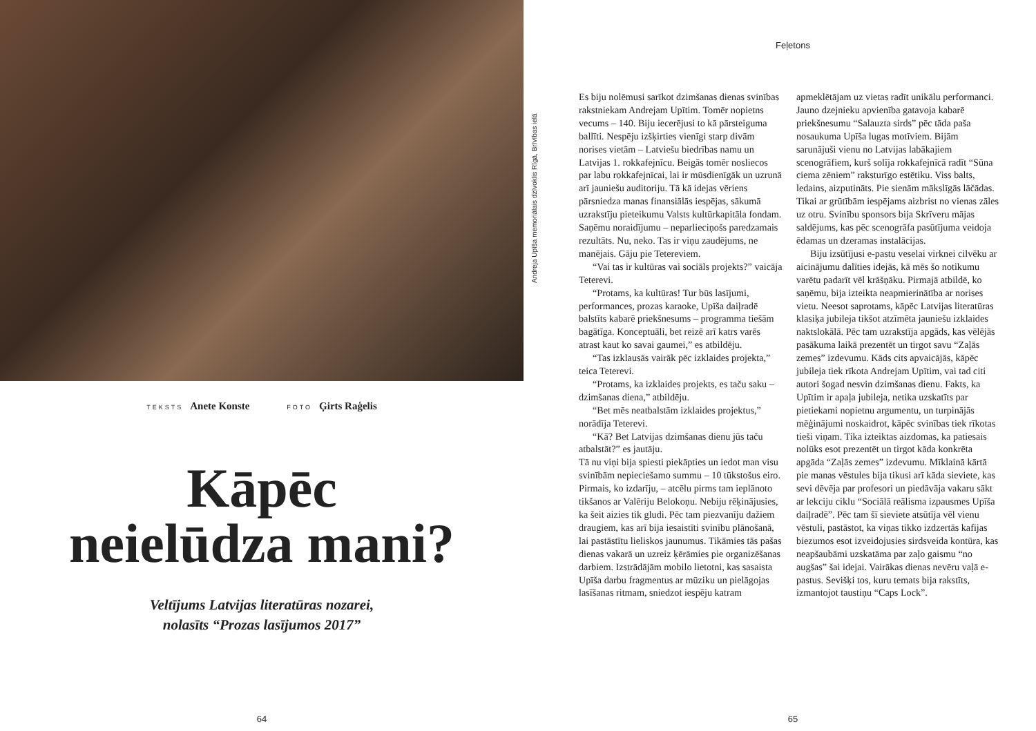TEKSTS Anete Konste FOTO Ģirts Raģelis
Kāpēc
neielūdza mani?
Veltījums Latvijas literatūras nozarei,
nolasīts “Prozas lasījumos 2017”
64
Andreja Upīša memoriālais dzīvoklis Rīgā, Brīvības ielā
Feļetons
Es biju nolēmusi sarīkot dzimšanas dienas svinības rakstniekam Andrejam Upītim. Tomēr nopietns vecums – 140. Biju iecerējusi to kā pārsteiguma ballīti. Nespēju izšķirties vienīgi starp divām norises vietām – Latviešu biedrības namu un Latvijas 1. rokkafejnīcu. Beigās tomēr nosliecos par labu rokkafejnīcai, lai ir mūsdienīgāk un uzrunā arī jauniešu auditoriju. Tā kā idejas vēriens pārsniedza manas finansiālās iespējas, sākumā uzrakstīju pieteikumu Valsts kultūrkapitāla fondam. Saņēmu noraidījumu – neparlieciņošs paredzamais rezultāts. Nu, neko. Tas ir viņu zaudējums, ne manējais. Gāju pie Tetereviem.
“Vai tas ir kultūras vai sociāls projekts?” vaicāja Teterevi.
“Protams, ka kultūras! Tur būs lasījumi, performances, prozas karaoke, Upīša daiļradē balstīts kabarē priekšnesums – programma tiešām bagātīga. Konceptuāli, bet reizē arī katrs varēs atrast kaut ko savai gaumei,” es atbildēju.
“Tas izklausās vairāk pēc izklaides projekta,” teica Teterevi.
“Protams, ka izklaides projekts, es taču saku – dzimšanas diena,” atbildēju.
“Bet mēs neatbalstām izklaides projektus,” norādīja Teterevi.
“Kā? Bet Latvijas dzimšanas dienu jūs taču atbalstāt?” es jautāju.
Tā nu viņi bija spiesti piekāpties un iedot man visu svinībām nepieciešamo summu – 10 tūkstošus eiro. Pirmais, ko izdarīju, – atcēlu pirms tam ieplānoto tikšanos ar Valēriju Belokoņu. Nebiju rēķinājusies, ka šeit aizies tik gludi. Pēc tam piezvanīju dažiem draugiem, kas arī bija iesaistīti svinību plānošanā, lai pastāstītu lieliskos jaunumus. Tikāmies tās pašas dienas vakarā un uzreiz ķērāmies pie organizēšanas darbiem. Izstrādājām mobilo lietotni, kas sasaista Upīša darbu fragmentus ar mūziku un pielāgojas lasīšanas ritmam, sniedzot iespēju katram apmeklētājam uz vietas radīt unikālu performanci. Jauno dzejnieku apvienība gatavoja kabarē priekšnesumu “Salauzta sirds” pēc tāda paša nosaukuma Upīša lugas motīviem. Bijām sarunājuši vienu no Latvijas labākajiem scenogrāfiem, kurš solīja rokkafejnīcā radīt “Sūna ciema zēniem” raksturīgo estētiku. Viss balts, ledains, aizputināts. Pie sienām mākslīgās lāčādas. Tikai ar grūtībām iespējams aizbrist no vienas zāles uz otru. Svinību sponsors bija Skrīveru mājas saldējums, kas pēc scenogrāfa pasūtījuma veidoja ēdamas un dzeramas instalācijas.
Biju izsūtījusi e-pastu veselai virknei cilvēku ar aicinājumu dalīties idejās, kā mēs šo notikumu varētu padarīt vēl krāšņāku. Pirmajā atbildē, ko saņēmu, bija izteikta neapmierinātība ar norises vietu. Neesot saprotams, kāpēc Latvijas literatūras klasiķa jubileja tikšot atzīmēta jauniešu izklaides naktslokālā. Pēc tam uzrakstīja apgāds, kas vēlējās pasākuma laikā prezentēt un tirgot savu “Zaļās zemes” izdevumu. Kāds cits apvaicājās, kāpēc jubileja tiek rīkota Andrejam Upītim, vai tad citi autori šogad nesvin dzimšanas dienu. Fakts, ka Upītim ir apaļa jubileja, netika uzskatīts par pietiekami nopietnu argumentu, un turpinājās mēģinājumi noskaidrot, kāpēc svinības tiek rīkotas tieši viņam. Tika izteiktas aizdomas, ka patiesais nolūks esot prezentēt un tirgot kāda konkrēta apgāda “Zaļās zemes” izdevumu. Mīklainā kārtā pie manas vēstules bija tikusi arī kāda sieviete, kas sevi dēvēja par profesori un piedāvāja vakaru sākt ar lekciju ciklu “Sociālā reālisma izpausmes Upīša daiļradē”. Pēc tam šī sieviete atsūtīja vēl vienu vēstuli, pastāstot, ka viņas tikko izdzertās kafijas biezumos esot izveidojusies sirdsveida kontūra, kas neapšaubāmi uzskatāma par zaļo gaismu “no augšas” šai idejai. Vairākas dienas nevēru vaļā e-pastus. Sevišķi tos, kuru temats bija rakstīts, izmantojot taustiņu “Caps Lock”.
65